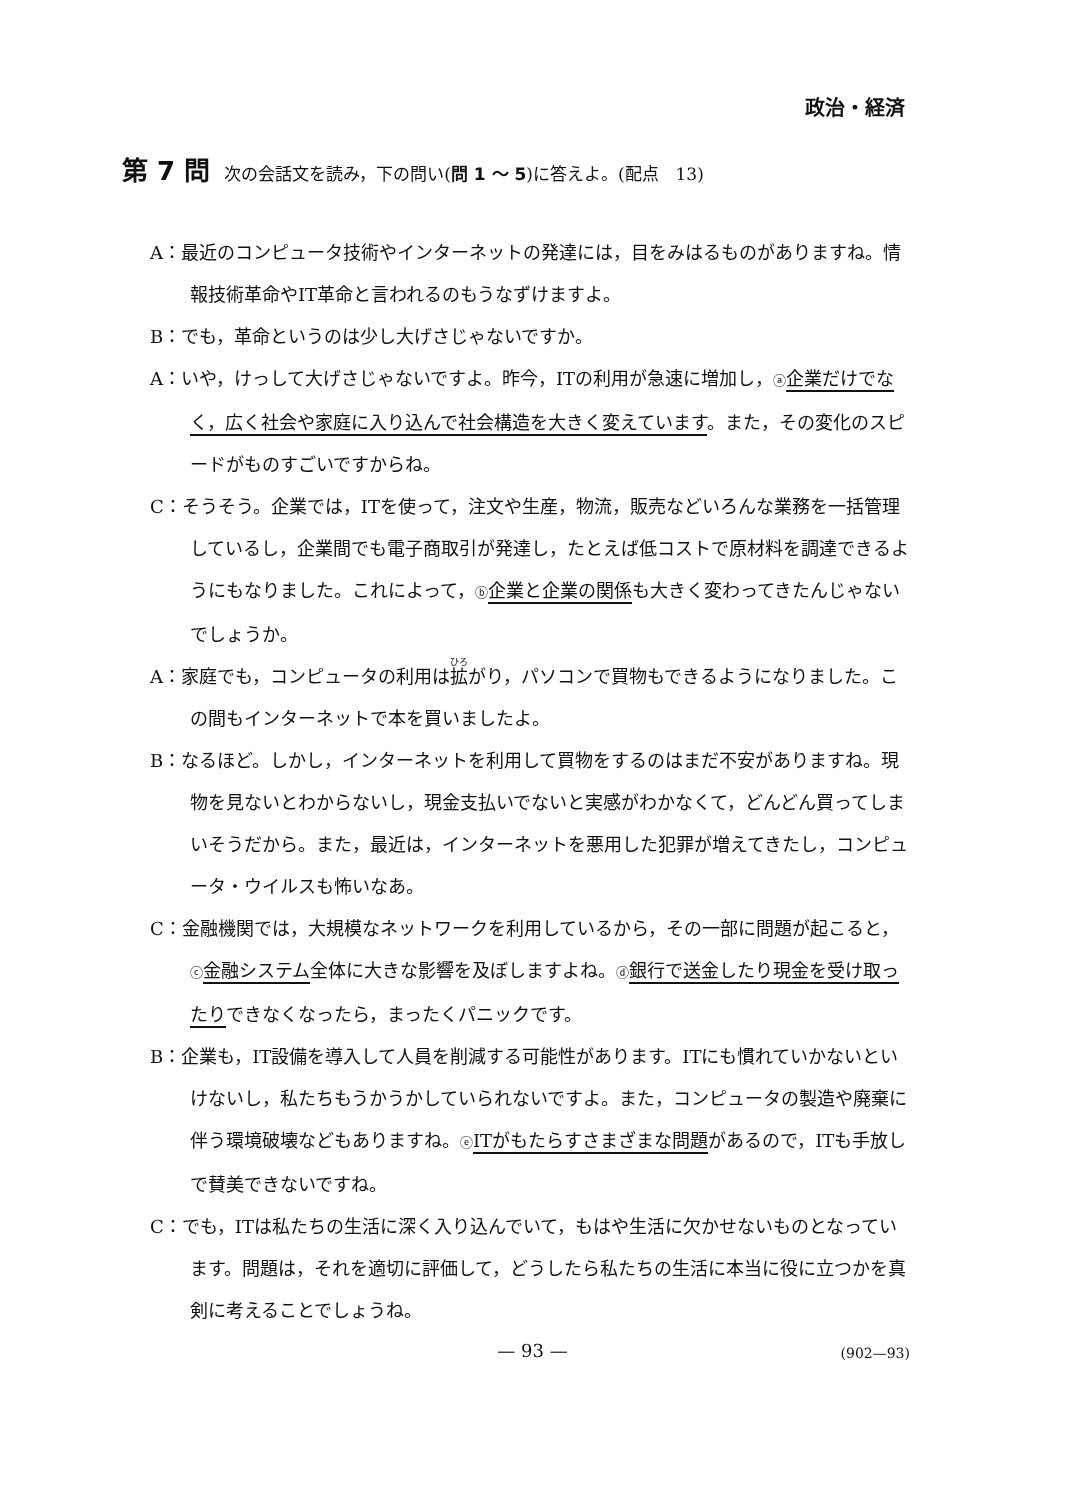政治・経済
第 7 問 次の会話文を読み，下の問い(問 1 〜 5)に答えよ。(配点　13)
A：最近のコンピュータ技術やインターネットの発達には，目をみはるものがありますね。情報技術革命やIT革命と言われるのもうなずけますよ。
B：でも，革命というのは少し大げさじゃないですか。
A：いや，けっして大げさじゃないですよ。昨今，ITの利用が急速に増加し，ⓐ企業だけでなく，広く社会や家庭に入り込んで社会構造を大きく変えています。また，その変化のスピードがものすごいですからね。
C：そうそう。企業では，ITを使って，注文や生産，物流，販売などいろんな業務を一括管理しているし，企業間でも電子商取引が発達し，たとえば低コストで原材料を調達できるようにもなりました。これによって，ⓑ企業と企業の関係も大きく変わってきたんじゃないでしょうか。
A：家庭でも，コンピュータの利用は拡がり，パソコンで買物もできるようになりました。この間もインターネットで本を買いましたよ。
B：なるほど。しかし，インターネットを利用して買物をするのはまだ不安がありますね。現物を見ないとわからないし，現金支払いでないと実感がわかなくて，どんどん買ってしまいそうだから。また，最近は，インターネットを悪用した犯罪が増えてきたし，コンピュータ・ウイルスも怖いなあ。
C：金融機関では，大規模なネットワークを利用しているから，その一部に問題が起こると，ⓒ金融システム全体に大きな影響を及ぼしますよね。ⓓ銀行で送金したり現金を受け取ったりできなくなったら，まったくパニックです。
B：企業も，IT設備を導入して人員を削減する可能性があります。ITにも慣れていかないといけないし，私たちもうかうかしていられないですよ。また，コンピュータの製造や廃棄に伴う環境破壊などもありますね。ⓔITがもたらすさまざまな問題があるので，ITも手放しで賛美できないですね。
C：でも，ITは私たちの生活に深く入り込んでいて，もはや生活に欠かせないものとなっています。問題は，それを適切に評価して，どうしたら私たちの生活に本当に役に立つかを真剣に考えることでしょうね。
— 93 — (902—93)